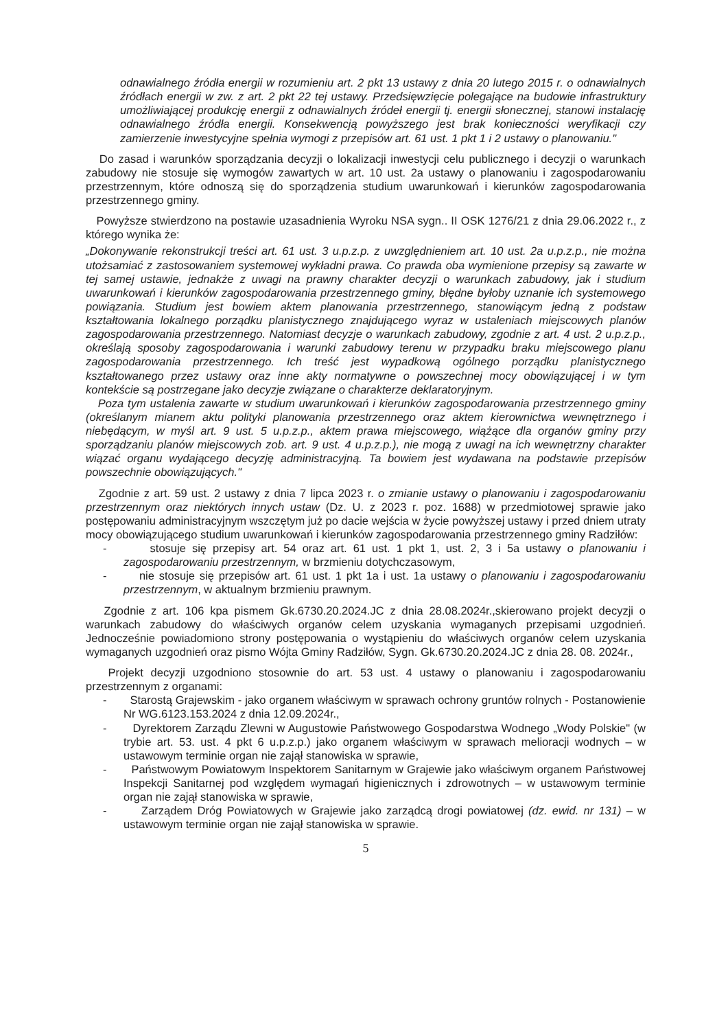odnawialnego źródła energii w rozumieniu art. 2 pkt 13 ustawy z dnia 20 lutego 2015 r. o odnawialnych źródłach energii w zw. z art. 2 pkt 22 tej ustawy. Przedsięwzięcie polegające na budowie infrastruktury umożliwiającej produkcję energii z odnawialnych źródeł energii tj. energii słonecznej, stanowi instalację odnawialnego źródła energii. Konsekwencją powyższego jest brak konieczności weryfikacji czy zamierzenie inwestycyjne spełnia wymogi z przepisów art. 61 ust. 1 pkt 1 i 2 ustawy o planowaniu."
Do zasad i warunków sporządzania decyzji o lokalizacji inwestycji celu publicznego i decyzji o warunkach zabudowy nie stosuje się wymogów zawartych w art. 10 ust. 2a ustawy o planowaniu i zagospodarowaniu przestrzennym, które odnoszą się do sporządzenia studium uwarunkowań i kierunków zagospodarowania przestrzennego gminy.
Powyższe stwierdzono na postawie uzasadnienia Wyroku NSA sygn.. II OSK 1276/21 z dnia 29.06.2022 r., z którego wynika że:
„Dokonywanie rekonstrukcji treści art. 61 ust. 3 u.p.z.p. z uwzględnieniem art. 10 ust. 2a u.p.z.p., nie można utożsamiać z zastosowaniem systemowej wykładni prawa. Co prawda oba wymienione przepisy są zawarte w tej samej ustawie, jednakże z uwagi na prawny charakter decyzji o warunkach zabudowy, jak i studium uwarunkowań i kierunków zagospodarowania przestrzennego gminy, błędne byłoby uznanie ich systemowego powiązania. Studium jest bowiem aktem planowania przestrzennego, stanowiącym jedną z podstaw kształtowania lokalnego porządku planistycznego znajdującego wyraz w ustaleniach miejscowych planów zagospodarowania przestrzennego. Natomiast decyzje o warunkach zabudowy, zgodnie z art. 4 ust. 2 u.p.z.p., określają sposoby zagospodarowania i warunki zabudowy terenu w przypadku braku miejscowego planu zagospodarowania przestrzennego. Ich treść jest wypadkową ogólnego porządku planistycznego kształtowanego przez ustawy oraz inne akty normatywne o powszechnej mocy obowiązującej i w tym kontekście są postrzegane jako decyzje związane o charakterze deklaratoryjnym.
Poza tym ustalenia zawarte w studium uwarunkowań i kierunków zagospodarowania przestrzennego gminy (określanym mianem aktu polityki planowania przestrzennego oraz aktem kierownictwa wewnętrznego i niebędącym, w myśl art. 9 ust. 5 u.p.z.p., aktem prawa miejscowego, wiążące dla organów gminy przy sporządzaniu planów miejscowych zob. art. 9 ust. 4 u.p.z.p.), nie mogą z uwagi na ich wewnętrzny charakter wiązać organu wydającego decyzję administracyjną. Ta bowiem jest wydawana na podstawie przepisów powszechnie obowiązujących."
Zgodnie z art. 59 ust. 2 ustawy z dnia 7 lipca 2023 r. o zmianie ustawy o planowaniu i zagospodarowaniu przestrzennym oraz niektórych innych ustaw (Dz. U. z 2023 r. poz. 1688) w przedmiotowej sprawie jako postępowaniu administracyjnym wszczętym już po dacie wejścia w życie powyższej ustawy i przed dniem utraty mocy obowiązującego studium uwarunkowań i kierunków zagospodarowania przestrzennego gminy Radziłów:
- stosuje się przepisy art. 54 oraz art. 61 ust. 1 pkt 1, ust. 2, 3 i 5a ustawy o planowaniu i zagospodarowaniu przestrzennym, w brzmieniu dotychczasowym,
- nie stosuje się przepisów art. 61 ust. 1 pkt 1a i ust. 1a ustawy o planowaniu i zagospodarowaniu przestrzennym, w aktualnym brzmieniu prawnym.
Zgodnie z art. 106 kpa pismem Gk.6730.20.2024.JC z dnia 28.08.2024r.,skierowano projekt decyzji o warunkach zabudowy do właściwych organów celem uzyskania wymaganych przepisami uzgodnień. Jednocześnie powiadomiono strony postępowania o wystąpieniu do właściwych organów celem uzyskania wymaganych uzgodnień oraz pismo Wójta Gminy Radziłów, Sygn. Gk.6730.20.2024.JC z dnia 28. 08. 2024r.,
Projekt decyzji uzgodniono stosownie do art. 53 ust. 4 ustawy o planowaniu i zagospodarowaniu przestrzennym z organami:
- Starostą Grajewskim - jako organem właściwym w sprawach ochrony gruntów rolnych - Postanowienie Nr WG.6123.153.2024 z dnia 12.09.2024r.,
- Dyrektorem Zarządu Zlewni w Augustowie Państwowego Gospodarstwa Wodnego „Wody Polskie" (w trybie art. 53. ust. 4 pkt 6 u.p.z.p.) jako organem właściwym w sprawach melioracji wodnych – w ustawowym terminie organ nie zajął stanowiska w sprawie,
- Państwowym Powiatowym Inspektorem Sanitarnym w Grajewie jako właściwym organem Państwowej Inspekcji Sanitarnej pod względem wymagań higienicznych i zdrowotnych – w ustawowym terminie organ nie zajął stanowiska w sprawie,
- Zarządem Dróg Powiatowych w Grajewie jako zarządcą drogi powiatowej (dz. ewid. nr 131) – w ustawowym terminie organ nie zajął stanowiska w sprawie.
5